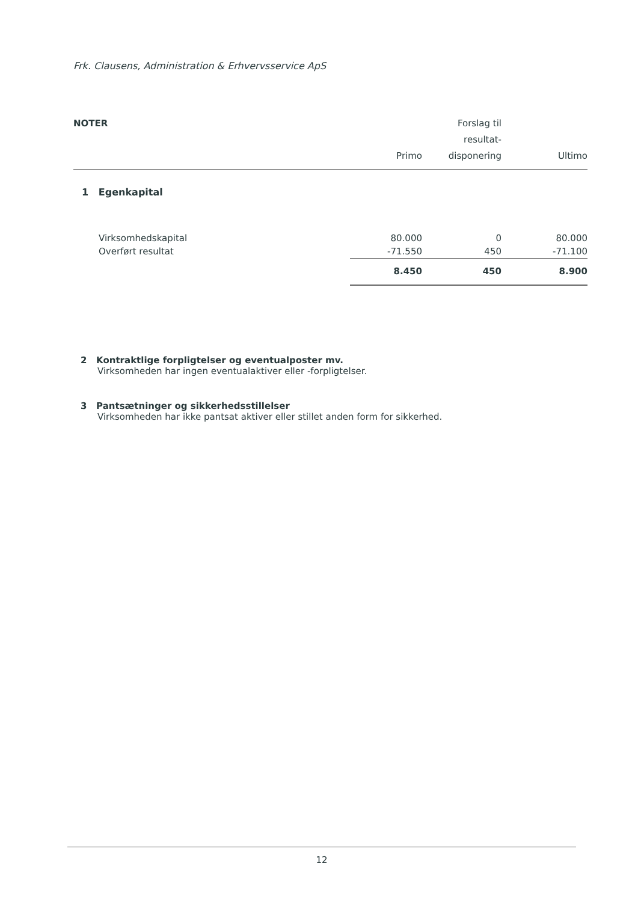Frk. Clausens, Administration & Erhvervsservice ApS
| NOTER | Primo | Forslag til resultat- disponering | Ultimo |
| --- | --- | --- | --- |
| 1 Egenkapital | | | |
| Virksomhedskapital | 80.000 | 0 | 80.000 |
| Overført resultat | -71.550 | 450 | -71.100 |
| | 8.450 | 450 | 8.900 |
2 Kontraktlige forpligtelser og eventualposter mv.
Virksomheden har ingen eventualaktiver eller -forpligtelser.
3 Pantsætninger og sikkerhedsstillelser
Virksomheden har ikke pantsat aktiver eller stillet anden form for sikkerhed.
12